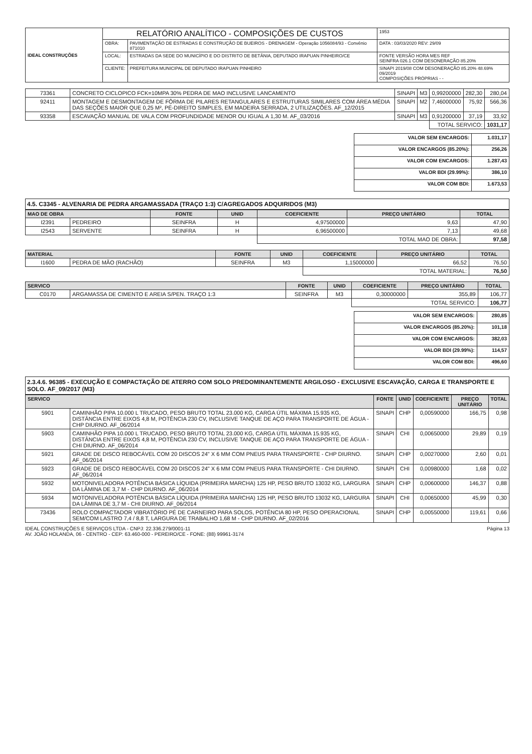| IDEAL CONSTRUÇÕES | RELATÓRIO ANALÍTICO - COMPOSIÇÕES DE CUSTOS | | | 1953 |
| | OBRA: | PAVIMENTAÇÃO DE ESTRADAS E CONSTRUÇÃO DE BUEIROS - DRENAGEM - Operação 1056084/93 - Convênio 871010 | DATA : 03/03/2020 REV: 29/09 | |
| | LOCAL: | ESTRADAS DA SEDE DO MUNICÍPIO E DO DISTRITO DE BETÂNIA, DEPUTADO IRAPUAN PINHEIRO/CE | FONTE VERSÃO HORA MES REF SEINFRA 026.1 COM DESONERAÇÃO 85.20% | |
| | CLIENTE: | PREFEITURA MUNICIPAL DE DEPUTADO IRAPUAN PINHEIRO | SINAPI 2019/08 COM DESONERAÇÃO 85.20% 48.69% 09/2019 COMPOSIÇÕES PRÓPRIAS - - | |
| 73361 | CONCRETO CICLOPICO FCK=10MPA 30% PEDRA DE MAO INCLUSIVE LANCAMENTO | SINAPI | M3 | 0,99200000 | 282,30 | 280,04 |
| 92411 | MONTAGEM E DESMONTAGEM DE FÔRMA DE PILARES RETANGULARES E ESTRUTURAS SIMILARES COM ÁREA MÉDIA DAS SEÇÕES MAIOR QUE 0,25 M², PÉ-DIREITO SIMPLES, EM MADEIRA SERRADA, 2 UTILIZAÇÕES. AF_12/2015 | SINAPI | M2 | 7,46000000 | 75,92 | 566,36 |
| 93358 | ESCAVAÇÃO MANUAL DE VALA COM PROFUNDIDADE MENOR OU IGUAL A 1,30 M. AF_03/2016 | SINAPI | M3 | 0,91200000 | 37,19 | 33,92 |
| | | | | TOTAL SERVICO: | | 1031,17 |
| VALOR SEM ENCARGOS: | 1.031,17 |
| VALOR ENCARGOS (85.20%): | 256,26 |
| VALOR COM ENCARGOS: | 1.287,43 |
| VALOR BDI (29.99%): | 386,10 |
| VALOR COM BDI: | 1.673,53 |
4.5. C3345 - ALVENARIA DE PEDRA ARGAMASSADA (TRAÇO 1:3) C/AGREGADOS ADQUIRIDOS (M3)
| MAO DE OBRA | | FONTE | UNID | COEFICIENTE | PREÇO UNITÁRIO | TOTAL |
| --- | --- | --- | --- | --- | --- | --- |
| I2391 | PEDREIRO | SEINFRA | H | 4,97500000 | 9,63 | 47,90 |
| I2543 | SERVENTE | SEINFRA | H | 6,96500000 | 7,13 | 49,68 |
| | | | | TOTAL MAO DE OBRA: | | 97,58 |
| MATERIAL | | FONTE | UNID | COEFICIENTE | PREÇO UNITÁRIO | TOTAL |
| --- | --- | --- | --- | --- | --- | --- |
| I1600 | PEDRA DE MÃO (RACHÃO) | SEINFRA | M3 | 1,15000000 | 66,52 | 76,50 |
| | | | | TOTAL MATERIAL: | | 76,50 |
| SERVICO | | FONTE | UNID | COEFICIENTE | PREÇO UNITÁRIO | TOTAL |
| --- | --- | --- | --- | --- | --- | --- |
| C0170 | ARGAMASSA DE CIMENTO E AREIA S/PEN. TRAÇO 1:3 | SEINFRA | M3 | 0,30000000 | 355,89 | 106,77 |
| | | | | TOTAL SERVICO: | | 106,77 |
| VALOR SEM ENCARGOS: | 280,85 |
| VALOR ENCARGOS (85.20%): | 101,18 |
| VALOR COM ENCARGOS: | 382,03 |
| VALOR BDI (29.99%): | 114,57 |
| VALOR COM BDI: | 496,60 |
2.3.4.6. 96385 - EXECUÇÃO E COMPACTAÇÃO DE ATERRO COM SOLO PREDOMINANTEMENTE ARGILOSO - EXCLUSIVE ESCAVAÇÃO, CARGA E TRANSPORTE E SOLO. AF_09/2017 (M3)
| SERVICO | | FONTE | UNID | COEFICIENTE | PREÇO UNITÁRIO | TOTAL |
| --- | --- | --- | --- | --- | --- | --- |
| 5901 | CAMINHÃO PIPA 10.000 L TRUCADO, PESO BRUTO TOTAL 23.000 KG, CARGA ÚTIL MÁXIMA 15.935 KG, DISTÂNCIA ENTRE EIXOS 4,8 M, POTÊNCIA 230 CV, INCLUSIVE TANQUE DE AÇO PARA TRANSPORTE DE ÁGUA - CHP DIURNO. AF_06/2014 | SINAPI | CHP | 0,00590000 | 166,75 | 0,98 |
| 5903 | CAMINHÃO PIPA 10.000 L TRUCADO, PESO BRUTO TOTAL 23.000 KG, CARGA ÚTIL MÁXIMA 15.935 KG, DISTÂNCIA ENTRE EIXOS 4,8 M, POTÊNCIA 230 CV, INCLUSIVE TANQUE DE AÇO PARA TRANSPORTE DE ÁGUA - CHI DIURNO. AF_06/2014 | SINAPI | CHI | 0,00650000 | 29,89 | 0,19 |
| 5921 | GRADE DE DISCO REBOCÁVEL COM 20 DISCOS 24" X 6 MM COM PNEUS PARA TRANSPORTE - CHP DIURNO. AF_06/2014 | SINAPI | CHP | 0,00270000 | 2,60 | 0,01 |
| 5923 | GRADE DE DISCO REBOCÁVEL COM 20 DISCOS 24" X 6 MM COM PNEUS PARA TRANSPORTE - CHI DIURNO. AF_06/2014 | SINAPI | CHI | 0,00980000 | 1,68 | 0,02 |
| 5932 | MOTONIVELADORA POTÊNCIA BÁSICA LÍQUIDA (PRIMEIRA MARCHA) 125 HP, PESO BRUTO 13032 KG, LARGURA DA LÂMINA DE 3,7 M - CHP DIURNO. AF_06/2014 | SINAPI | CHP | 0,00600000 | 146,37 | 0,88 |
| 5934 | MOTONIVELADORA POTÊNCIA BÁSICA LÍQUIDA (PRIMEIRA MARCHA) 125 HP, PESO BRUTO 13032 KG, LARGURA DA LÂMINA DE 3,7 M - CHI DIURNO. AF_06/2014 | SINAPI | CHI | 0,00650000 | 45,99 | 0,30 |
| 73436 | ROLO COMPACTADOR VIBRATÓRIO PÉ DE CARNEIRO PARA SOLOS, POTÊNCIA 80 HP, PESO OPERACIONAL SEM/COM LASTRO 7,4 / 8,8 T, LARGURA DE TRABALHO 1,68 M - CHP DIURNO. AF_02/2016 | SINAPI | CHP | 0,00550000 | 119,61 | 0,66 |
Página 13 IDEAL CONSTRUÇÕES E SERVIÇOS LTDA - CNPJ: 22.336.279/0001-11
AV. JOÃO HOLANDA, 06 - CENTRO - CEP: 63.460-000 - PEREIRO/CE - FONE: (88) 99961-3174